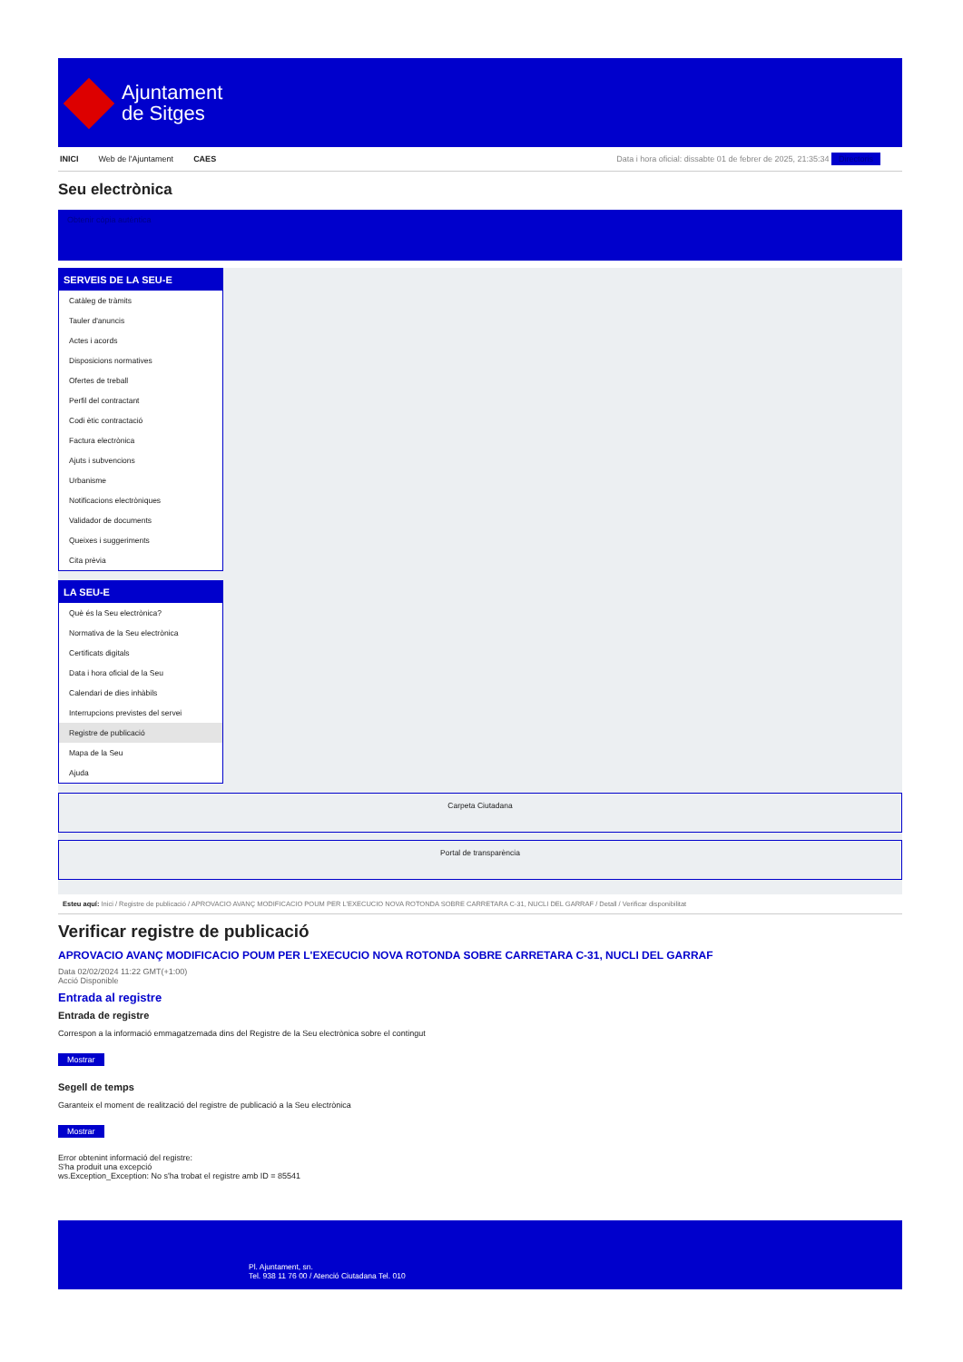Ajuntament
de Sitges
INICI Web de l'Ajuntament CAES Data i hora oficial: dissabte 01 de febrer de 2025, 21:35:34 Directoris
Seu electrònica
Obtenir còpia autèntica
SERVEIS DE LA SEU-E
Catàleg de tràmits
Tauler d'anuncis
Actes i acords
Disposicions normatives
Ofertes de treball
Perfil del contractant
Codi ètic contractació
Factura electrònica
Ajuts i subvencions
Urbanisme
Notificacions electròniques
Validador de documents
Queixes i suggeriments
Cita prèvia
LA SEU-E
Què és la Seu electrònica?
Normativa de la Seu electrònica
Certificats digitals
Data i hora oficial de la Seu
Calendari de dies inhàbils
Interrupcions previstes del servei
Registre de publicació
Mapa de la Seu
Ajuda
Carpeta Ciutadana
Portal de transparència
Esteu aquí: Inici / Registre de publicació / APROVACIO AVANÇ MODIFICACIO POUM PER L'EXECUCIO NOVA ROTONDA SOBRE CARRETARA C-31, NUCLI DEL GARRAF / Detall / Verificar disponibilitat
Verificar registre de publicació
APROVACIO AVANÇ MODIFICACIO POUM PER L'EXECUCIO NOVA ROTONDA SOBRE CARRETARA C-31, NUCLI DEL GARRAF
Data 02/02/2024 11:22 GMT(+1:00)
Acció Disponible
Entrada al registre
Entrada de registre
Correspon a la informació emmagatzemada dins del Registre de la Seu electrònica sobre el contingut
Mostrar
Segell de temps
Garanteix el moment de realització del registre de publicació a la Seu electrònica
Mostrar
Error obtenint informació del registre:
S'ha produit una excepció
ws.Exception_Exception: No s'ha trobat el registre amb ID = 85541
Pl. Ajuntament, sn.
Tel. 938 11 76 00 / Atenció Ciutadana Tel. 010